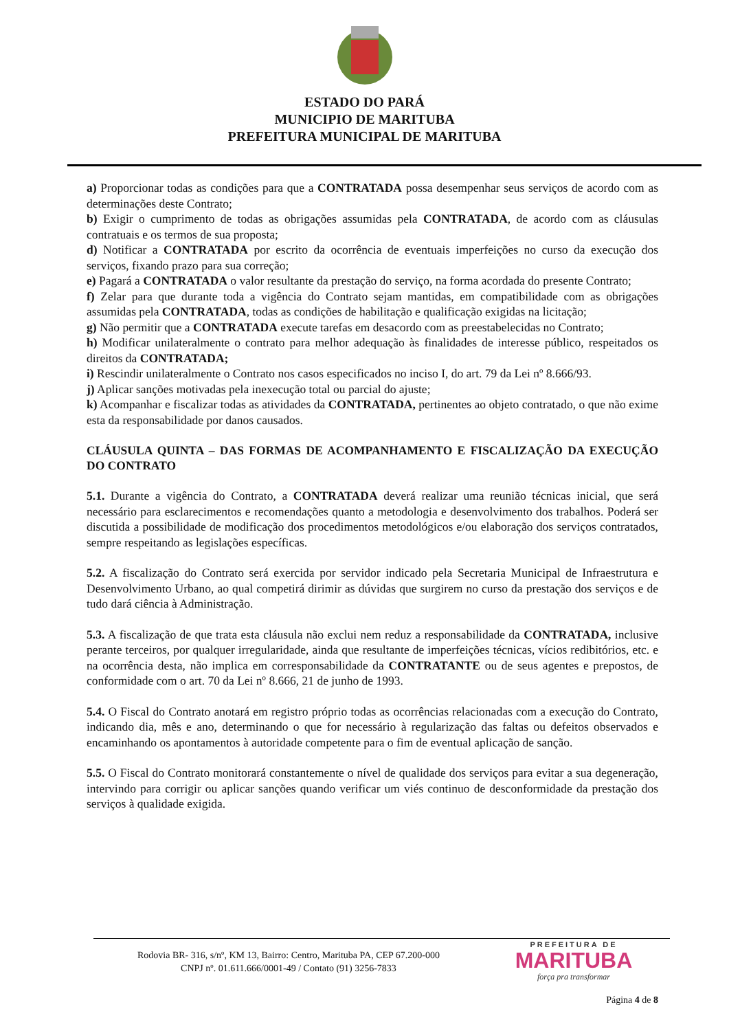ESTADO DO PARÁ
MUNICIPIO DE MARITUBA
PREFEITURA MUNICIPAL DE MARITUBA
a) Proporcionar todas as condições para que a CONTRATADA possa desempenhar seus serviços de acordo com as determinações deste Contrato;
b) Exigir o cumprimento de todas as obrigações assumidas pela CONTRATADA, de acordo com as cláusulas contratuais e os termos de sua proposta;
d) Notificar a CONTRATADA por escrito da ocorrência de eventuais imperfeições no curso da execução dos serviços, fixando prazo para sua correção;
e) Pagará a CONTRATADA o valor resultante da prestação do serviço, na forma acordada do presente Contrato;
f) Zelar para que durante toda a vigência do Contrato sejam mantidas, em compatibilidade com as obrigações assumidas pela CONTRATADA, todas as condições de habilitação e qualificação exigidas na licitação;
g) Não permitir que a CONTRATADA execute tarefas em desacordo com as preestabelecidas no Contrato;
h) Modificar unilateralmente o contrato para melhor adequação às finalidades de interesse público, respeitados os direitos da CONTRATADA;
i) Rescindir unilateralmente o Contrato nos casos especificados no inciso I, do art. 79 da Lei nº 8.666/93.
j) Aplicar sanções motivadas pela inexecução total ou parcial do ajuste;
k) Acompanhar e fiscalizar todas as atividades da CONTRATADA, pertinentes ao objeto contratado, o que não exime esta da responsabilidade por danos causados.
CLÁUSULA QUINTA – DAS FORMAS DE ACOMPANHAMENTO E FISCALIZAÇÃO DA EXECUÇÃO DO CONTRATO
5.1. Durante a vigência do Contrato, a CONTRATADA deverá realizar uma reunião técnicas inicial, que será necessário para esclarecimentos e recomendações quanto a metodologia e desenvolvimento dos trabalhos. Poderá ser discutida a possibilidade de modificação dos procedimentos metodológicos e/ou elaboração dos serviços contratados, sempre respeitando as legislações específicas.
5.2. A fiscalização do Contrato será exercida por servidor indicado pela Secretaria Municipal de Infraestrutura e Desenvolvimento Urbano, ao qual competirá dirimir as dúvidas que surgirem no curso da prestação dos serviços e de tudo dará ciência à Administração.
5.3. A fiscalização de que trata esta cláusula não exclui nem reduz a responsabilidade da CONTRATADA, inclusive perante terceiros, por qualquer irregularidade, ainda que resultante de imperfeições técnicas, vícios redibitórios, etc. e na ocorrência desta, não implica em corresponsabilidade da CONTRATANTE ou de seus agentes e prepostos, de conformidade com o art. 70 da Lei nº 8.666, 21 de junho de 1993.
5.4. O Fiscal do Contrato anotará em registro próprio todas as ocorrências relacionadas com a execução do Contrato, indicando dia, mês e ano, determinando o que for necessário à regularização das faltas ou defeitos observados e encaminhando os apontamentos à autoridade competente para o fim de eventual aplicação de sanção.
5.5. O Fiscal do Contrato monitorará constantemente o nível de qualidade dos serviços para evitar a sua degeneração, intervindo para corrigir ou aplicar sanções quando verificar um viés continuo de desconformidade da prestação dos serviços à qualidade exigida.
Rodovia BR- 316, s/nº, KM 13, Bairro: Centro, Marituba PA, CEP 67.200-000
CNPJ nº. 01.611.666/0001-49 / Contato (91) 3256-7833
PREFEITURA DE
MARITUBA
força pra transformar
Página 4 de 8